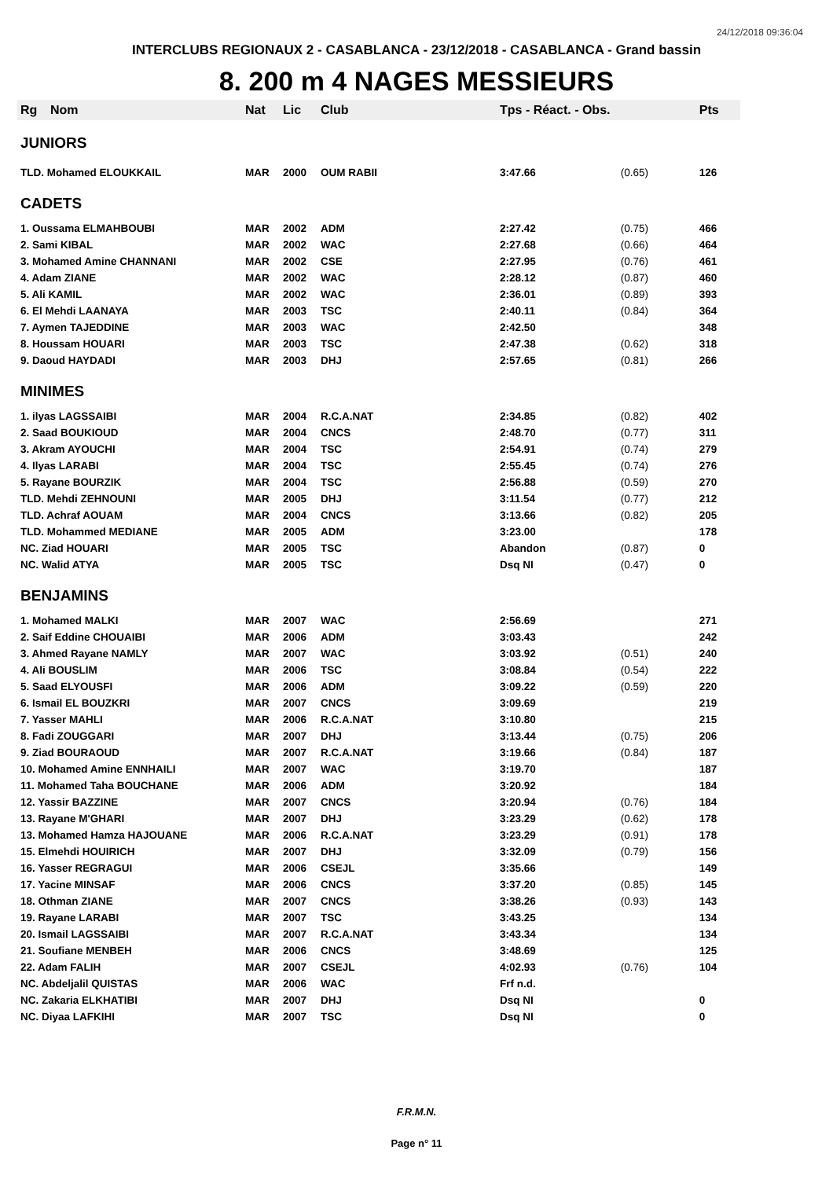24/12/2018 09:36:04
INTERCLUBS REGIONAUX 2 - CASABLANCA - 23/12/2018 - CASABLANCA - Grand bassin
8. 200 m 4 NAGES MESSIEURS
| Rg | Nom | Nat | Lic | Club | Tps - Réact. - Obs. | | Pts |
| --- | --- | --- | --- | --- | --- | --- | --- |
| JUNIORS | | | | | | | |
| TLD. Mohamed ELOUKKAIL | | MAR | 2000 | OUM RABII | 3:47.66 | (0.65) | 126 |
| CADETS | | | | | | | |
| 1. Oussama ELMAHBOUBI | | MAR | 2002 | ADM | 2:27.42 | (0.75) | 466 |
| 2. Sami KIBAL | | MAR | 2002 | WAC | 2:27.68 | (0.66) | 464 |
| 3. Mohamed Amine CHANNANI | | MAR | 2002 | CSE | 2:27.95 | (0.76) | 461 |
| 4. Adam ZIANE | | MAR | 2002 | WAC | 2:28.12 | (0.87) | 460 |
| 5. Ali KAMIL | | MAR | 2002 | WAC | 2:36.01 | (0.89) | 393 |
| 6. El Mehdi LAANAYA | | MAR | 2003 | TSC | 2:40.11 | (0.84) | 364 |
| 7. Aymen TAJEDDINE | | MAR | 2003 | WAC | 2:42.50 | | 348 |
| 8. Houssam HOUARI | | MAR | 2003 | TSC | 2:47.38 | (0.62) | 318 |
| 9. Daoud HAYDADI | | MAR | 2003 | DHJ | 2:57.65 | (0.81) | 266 |
| MINIMES | | | | | | | |
| 1. ilyas LAGSSAIBI | | MAR | 2004 | R.C.A.NAT | 2:34.85 | (0.82) | 402 |
| 2. Saad BOUKIOUD | | MAR | 2004 | CNCS | 2:48.70 | (0.77) | 311 |
| 3. Akram AYOUCHI | | MAR | 2004 | TSC | 2:54.91 | (0.74) | 279 |
| 4. Ilyas LARABI | | MAR | 2004 | TSC | 2:55.45 | (0.74) | 276 |
| 5. Rayane BOURZIK | | MAR | 2004 | TSC | 2:56.88 | (0.59) | 270 |
| TLD. Mehdi ZEHNOUNI | | MAR | 2005 | DHJ | 3:11.54 | (0.77) | 212 |
| TLD. Achraf AOUAM | | MAR | 2004 | CNCS | 3:13.66 | (0.82) | 205 |
| TLD. Mohammed MEDIANE | | MAR | 2005 | ADM | 3:23.00 | | 178 |
| NC. Ziad HOUARI | | MAR | 2005 | TSC | Abandon | (0.87) | 0 |
| NC. Walid ATYA | | MAR | 2005 | TSC | Dsq NI | (0.47) | 0 |
| BENJAMINS | | | | | | | |
| 1. Mohamed MALKI | | MAR | 2007 | WAC | 2:56.69 | | 271 |
| 2. Saif Eddine CHOUAIBI | | MAR | 2006 | ADM | 3:03.43 | | 242 |
| 3. Ahmed Rayane NAMLY | | MAR | 2007 | WAC | 3:03.92 | (0.51) | 240 |
| 4. Ali BOUSLIM | | MAR | 2006 | TSC | 3:08.84 | (0.54) | 222 |
| 5. Saad ELYOUSFI | | MAR | 2006 | ADM | 3:09.22 | (0.59) | 220 |
| 6. Ismail EL BOUZKRI | | MAR | 2007 | CNCS | 3:09.69 | | 219 |
| 7. Yasser MAHLI | | MAR | 2006 | R.C.A.NAT | 3:10.80 | | 215 |
| 8. Fadi ZOUGGARI | | MAR | 2007 | DHJ | 3:13.44 | (0.75) | 206 |
| 9. Ziad BOURAOUD | | MAR | 2007 | R.C.A.NAT | 3:19.66 | (0.84) | 187 |
| 10. Mohamed Amine ENNHAILI | | MAR | 2007 | WAC | 3:19.70 | | 187 |
| 11. Mohamed Taha BOUCHANE | | MAR | 2006 | ADM | 3:20.92 | | 184 |
| 12. Yassir BAZZINE | | MAR | 2007 | CNCS | 3:20.94 | (0.76) | 184 |
| 13. Rayane M'GHARI | | MAR | 2007 | DHJ | 3:23.29 | (0.62) | 178 |
| 13. Mohamed Hamza HAJOUANE | | MAR | 2006 | R.C.A.NAT | 3:23.29 | (0.91) | 178 |
| 15. Elmehdi HOUIRICH | | MAR | 2007 | DHJ | 3:32.09 | (0.79) | 156 |
| 16. Yasser REGRAGUI | | MAR | 2006 | CSEJL | 3:35.66 | | 149 |
| 17. Yacine MINSAF | | MAR | 2006 | CNCS | 3:37.20 | (0.85) | 145 |
| 18. Othman ZIANE | | MAR | 2007 | CNCS | 3:38.26 | (0.93) | 143 |
| 19. Rayane LARABI | | MAR | 2007 | TSC | 3:43.25 | | 134 |
| 20. Ismail LAGSSAIBI | | MAR | 2007 | R.C.A.NAT | 3:43.34 | | 134 |
| 21. Soufiane MENBEH | | MAR | 2006 | CNCS | 3:48.69 | | 125 |
| 22. Adam FALIH | | MAR | 2007 | CSEJL | 4:02.93 | (0.76) | 104 |
| NC. Abdeljalil QUISTAS | | MAR | 2006 | WAC | Frf n.d. | | |
| NC. Zakaria ELKHATIBI | | MAR | 2007 | DHJ | Dsq NI | | 0 |
| NC. Diyaa LAFKIHI | | MAR | 2007 | TSC | Dsq NI | | 0 |
F.R.M.N.
Page n° 11